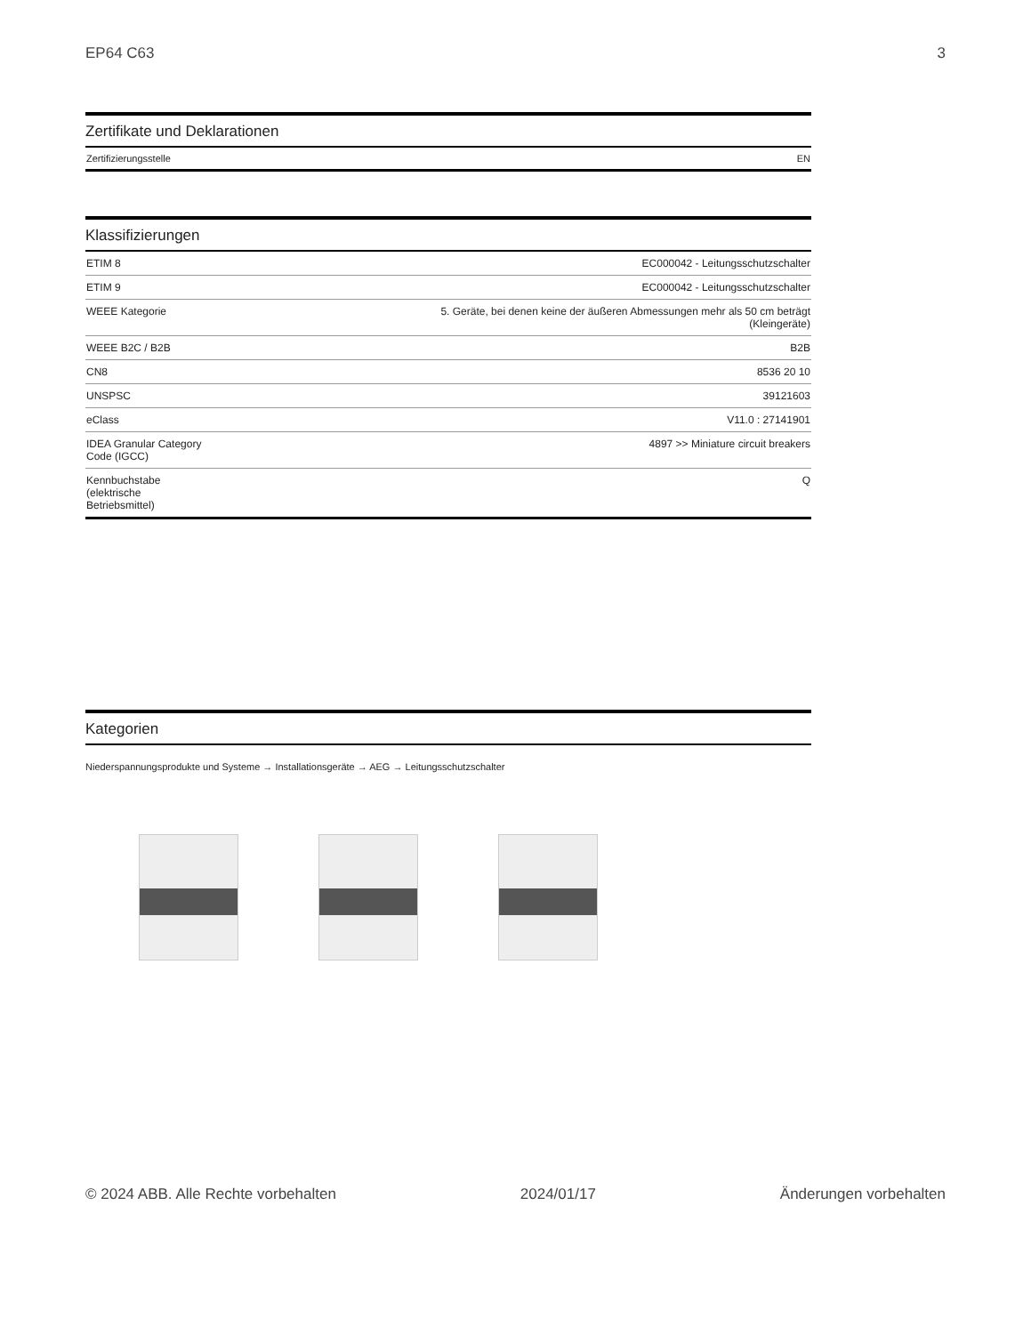EP64 C63 3
Zertifikate und Deklarationen
| Zertifizierungsstelle | EN |
Klassifizierungen
| ETIM 8 | EC000042 - Leitungsschutzschalter |
| ETIM 9 | EC000042 - Leitungsschutzschalter |
| WEEE Kategorie | 5. Geräte, bei denen keine der äußeren Abmessungen mehr als 50 cm beträgt (Kleingeräte) |
| WEEE B2C / B2B | B2B |
| CN8 | 8536 20 10 |
| UNSPSC | 39121603 |
| eClass | V11.0 : 27141901 |
| IDEA Granular Category Code (IGCC) | 4897 >> Miniature circuit breakers |
| Kennbuchstabe (elektrische Betriebsmittel) | Q |
Kategorien
Niederspannungsprodukte und Systeme → Installationsgeräte → AEG → Leitungsschutzschalter
© 2024 ABB. Alle Rechte vorbehalten 2024/01/17 Änderungen vorbehalten